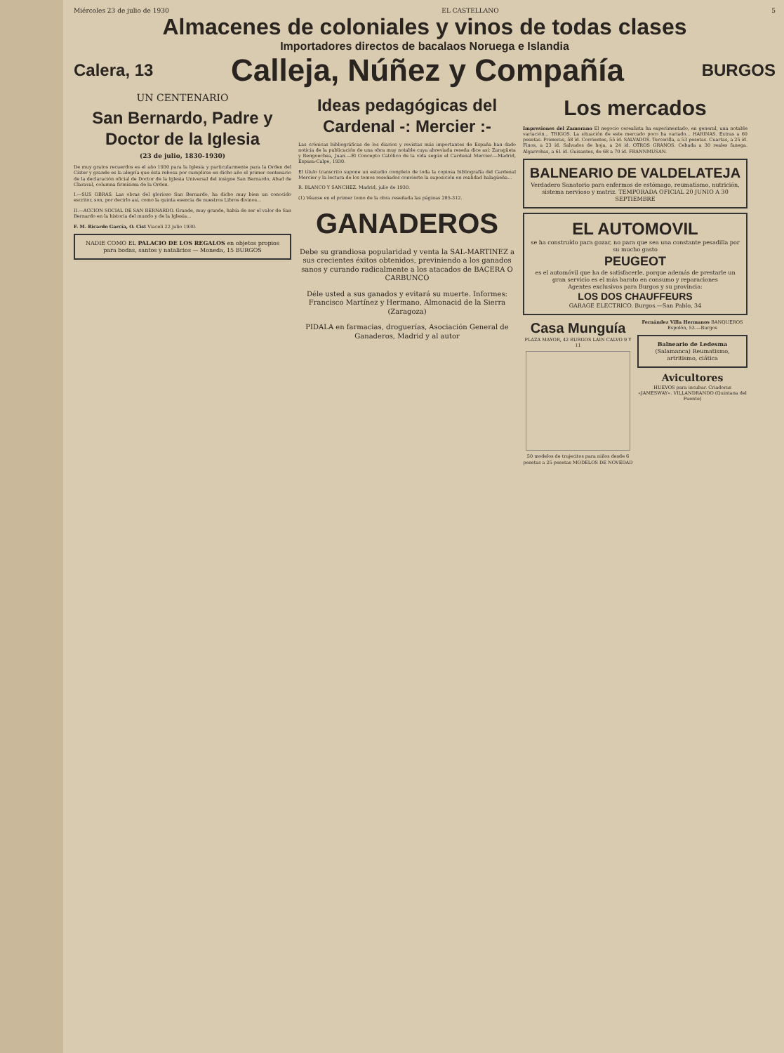Miércoles 23 de julio de 1930 EL CASTELLANO 5
Almacenes de coloniales y vinos de todas clases
Importadores directos de bacalaos Noruega e Islandia
Calera, 13 Calleja, Núñez y Compañía BURGOS
UN CENTENARIO
San Bernardo, Padre y Doctor de la Iglesia
(23 de julio, 1830-1930)
De muy gratos recuerdos es el año 1930 para la Iglesia y particularmente para la Orden del Císter y grande es la alegría que ésta rebosa por cumplirse en dicho año el primer centenario de la declaración oficial de Doctor de la Iglesia Universal del insigne San Bernardo, Abad de Claraval, columna firmísima de la Orden.
I.—SUS OBRAS. Las obras del glorioso San Bernardo, ha dicho muy bien un conocido escritor, son, por decirlo así, como la quinta esencia de nuestros Libros divinos...
II.—ACCION SOCIAL DE SAN BERNARDO. Grande, muy grande, había de ser el valor de San Bernardo en la historia del mundo y de la Iglesia...
F. M. Ricardo García, O. Cist Viaceli 22 julio 1930.
NADIE COMO EL PALACIO DE LOS REGALOS en objetos propios para bodas, santos y natalicios — Moneda, 15 BURGOS
Ideas pedagógicas del Cardenal -: Mercier :-
Las crónicas bibliográficas de los diarios y revistas más importantes de España han dado noticia de la publicación de una obra muy notable cuya abreviada reseña dice así: Zaragüeta y Bengoechea, Juan.—El Concepto Católico de la vida según el Cardenal Mercier.—Madrid, Espasa-Calpe, 1930.
El título transcrito supone un estudio completo de toda la copiosa bibliografía del Cardenal Mercier y la lectura de los tomos reseñados convierte la suposición en realidad halagüeña...
R. BLANCO Y SANCHEZ. Madrid, julio de 1930.
(1) Véanse en el primer tomo de la obra reseñada las páginas 285-312.
GANADEROS
Debe su grandiosa popularidad y venta la SAL-MARTINEZ a sus crecientes éxitos obtenidos, previniendo a los ganados sanos y curando radicalmente a los atacados de BACERA O CARBUNCO
Déle usted a sus ganados y evitará su muerte. Informes: Francisco Martínez y Hermano, Almonacid de la Sierra (Zaragoza)
PIDALA en farmacias, droguerías, Asociación General de Ganaderos, Madrid y al autor
Los mercados
Impresiones del Zamorano El negocio cerealista ha experimentado, en general, una notable variación... TRIGOS. La situación de este mercado poco ha variado... HARINAS. Extras a 60 pesetas. Primeras, 58 íd. Corrientes, 55 íd. SALVADOS. Tercerilla, a 53 pesetas. Cuartas, a 25 íd. Finos, a 23 íd. Salvados de hoja, a 24 íd. OTROS GRANOS. Cebada a 30 reales fanega. Algarrobas, a 61 íd. Guisantes, de 68 a 70 íd. FRANNMUSAN.
BALNEARIO DE VALDELATEJA
Verdadero Sanatorio para enfermos de estómago, reumatismo, nutrición, sistema nervioso y matriz. TEMPORADA OFICIAL 20 JUNIO A 30 SEPTIEMBRE
EL AUTOMOVIL
se ha construído para gozar, no para que sea una constante pesadilla por su mucho gasto
PEUGEOT
es el automóvil que ha de satisfacerle, porque además de prestarle un gran servicio es el más barato en consumo y reparaciones
Agentes exclusivos para Burgos y su provincia:
LOS DOS CHAUFFEURS
GARAGE ELECTRICO. Burgos.—San Pablo, 34
Casa Munguía
PLAZA MAYOR, 42 BURGOS LAIN CALVO 9 Y 11
50 modelos de trajecitos para niños desde 6 pesetas a 25 pesetas MODELOS DE NOVEDAD
Fernández Villa Hermanos BANQUEROS Espolón, 53.—Burgos
Balneario de Ledesma (Salamanca) Reumatismo, artritismo, ciática
Avicultores
HUEVOS para incubar. Criadoras «JAMESWAY». VILLANDRANDO (Quintana del Puente)